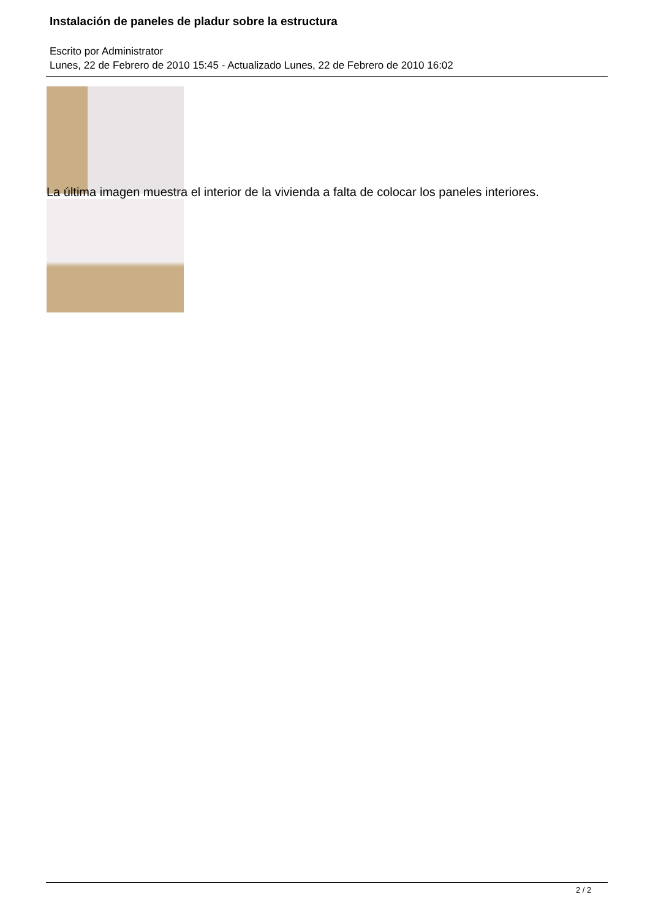Instalación de paneles de pladur sobre la estructura
Escrito por Administrator
Lunes, 22 de Febrero de 2010 15:45 - Actualizado Lunes, 22 de Febrero de 2010 16:02
La última imagen muestra el interior de la vivienda a falta de colocar los paneles interiores.
2 / 2